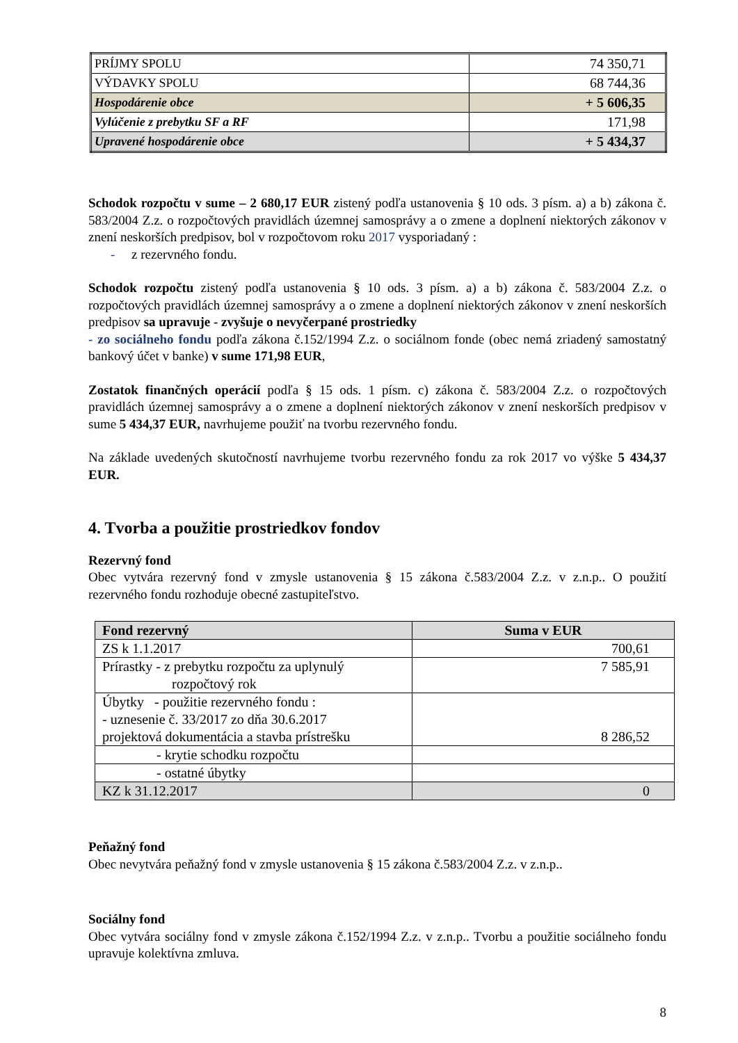| PRÍJMY SPOLU | 74 350,71 |
| VÝDAVKY SPOLU | 68 744,36 |
| Hospodárenie obce | + 5 606,35 |
| Vylúčenie z prebytku SF a RF | 171,98 |
| Upravené hospodárenie obce | + 5 434,37 |
Schodok rozpočtu v sume – 2 680,17 EUR zistený podľa ustanovenia § 10 ods. 3 písm. a) a b) zákona č. 583/2004 Z.z. o rozpočtových pravidlách územnej samosprávy a o zmene a doplnení niektorých zákonov v znení neskorších predpisov, bol v rozpočtovom roku 2017 vysporiadaný :
- z rezervného fondu.
Schodok rozpočtu zistený podľa ustanovenia § 10 ods. 3 písm. a) a b) zákona č. 583/2004 Z.z. o rozpočtových pravidlách územnej samosprávy a o zmene a doplnení niektorých zákonov v znení neskorších predpisov sa upravuje - zvyšuje o nevyčerpané prostriedky
- zo sociálneho fondu podľa zákona č.152/1994 Z.z. o sociálnom fonde (obec nemá zriadený samostatný bankový účet v banke) v sume 171,98 EUR,
Zostatok finančných operácií podľa § 15 ods. 1 písm. c) zákona č. 583/2004 Z.z. o rozpočtových pravidlách územnej samosprávy a o zmene a doplnení niektorých zákonov v znení neskorších predpisov v sume 5 434,37 EUR, navrhujeme použiť na tvorbu rezervného fondu.
Na základe uvedených skutočností navrhujeme tvorbu rezervného fondu za rok 2017 vo výške 5 434,37 EUR.
4. Tvorba a použitie prostriedkov fondov
Rezervný fond
Obec vytvára rezervný fond v zmysle ustanovenia § 15 zákona č.583/2004 Z.z. v z.n.p.. O použití rezervného fondu rozhoduje obecné zastupiteľstvo.
| Fond rezervný | Suma v EUR |
| --- | --- |
| ZS k 1.1.2017 | 700,61 |
| Prírastky - z prebytku rozpočtu za uplynulý rozpočtový rok | 7 585,91 |
| Úbytky - použitie rezervného fondu : - uznesenie č. 33/2017 zo dňa 30.6.2017 projektová dokumentácia a stavba prístrešku | 8 286,52 |
| - krytie schodku rozpočtu | |
| - ostatné úbytky | |
| KZ k 31.12.2017 | 0 |
Peňažný fond
Obec nevytvára peňažný fond v zmysle ustanovenia § 15 zákona č.583/2004 Z.z. v z.n.p..
Sociálny fond
Obec vytvára sociálny fond v zmysle zákona č.152/1994 Z.z. v z.n.p.. Tvorbu a použitie sociálneho fondu upravuje kolektívna zmluva.
8